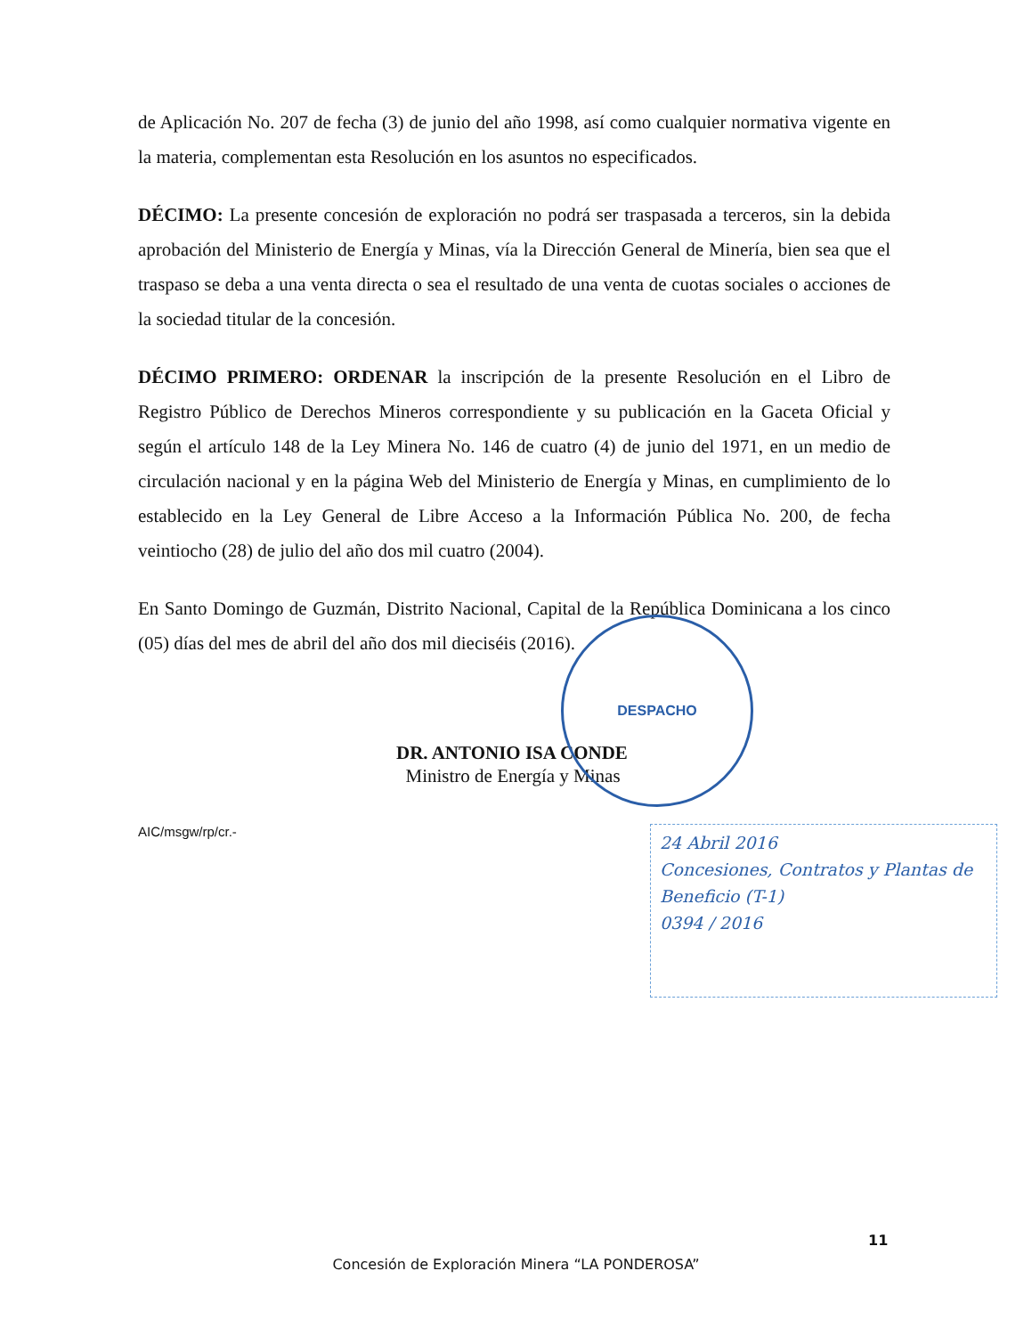de Aplicación No. 207 de fecha (3) de junio del año 1998, así como cualquier normativa vigente en la materia, complementan esta Resolución en los asuntos no especificados.
DÉCIMO: La presente concesión de exploración no podrá ser traspasada a terceros, sin la debida aprobación del Ministerio de Energía y Minas, vía la Dirección General de Minería, bien sea que el traspaso se deba a una venta directa o sea el resultado de una venta de cuotas sociales o acciones de la sociedad titular de la concesión.
DÉCIMO PRIMERO: ORDENAR la inscripción de la presente Resolución en el Libro de Registro Público de Derechos Mineros correspondiente y su publicación en la Gaceta Oficial y según el artículo 148 de la Ley Minera No. 146 de cuatro (4) de junio del 1971, en un medio de circulación nacional y en la página Web del Ministerio de Energía y Minas, en cumplimiento de lo establecido en la Ley General de Libre Acceso a la Información Pública No. 200, de fecha veintiocho (28) de julio del año dos mil cuatro (2004).
En Santo Domingo de Guzmán, Distrito Nacional, Capital de la República Dominicana a los cinco (05) días del mes de abril del año dos mil dieciséis (2016).
DR. ANTONIO ISA CONDE
Ministro de Energía y Minas
AIC/msgw/rp/cr.-
DESPACHO
24 Abril 2016
Concesiones, Contratos y Plantas de Beneficio (T-1)
0394 / 2016
11
Concesión de Exploración Minera “LA PONDEROSA”